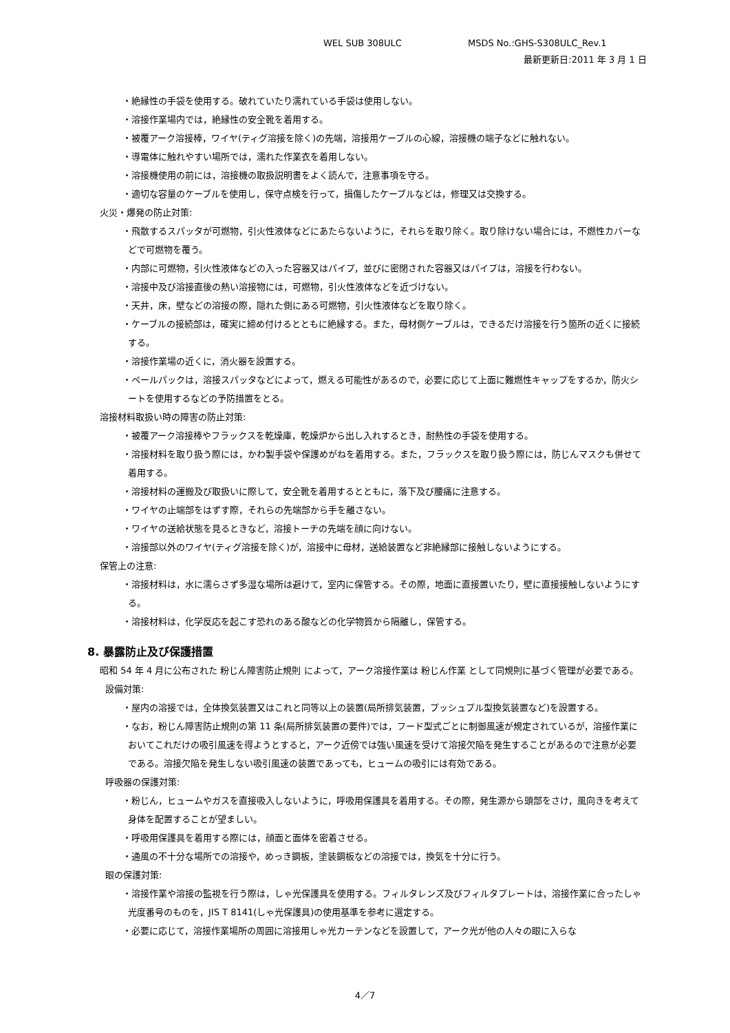WEL SUB 308ULC MSDS No.:GHS-S308ULC_Rev.1
最新更新日:2011 年 3 月 1 日
・絶縁性の手袋を使用する。破れていたり濡れている手袋は使用しない。
・溶接作業場内では，絶縁性の安全靴を着用する。
・被覆アーク溶接棒，ワイヤ(ティグ溶接を除く)の先端，溶接用ケーブルの心線，溶接機の端子などに触れない。
・導電体に触れやすい場所では，濡れた作業衣を着用しない。
・溶接機使用の前には，溶接機の取扱説明書をよく読んで，注意事項を守る。
・適切な容量のケーブルを使用し，保守点検を行って，損傷したケーブルなどは，修理又は交換する。
火災・爆発の防止対策:
・飛散するスパッタが可燃物，引火性液体などにあたらないように，それらを取り除く。取り除けない場合には，不燃性カバーなどで可燃物を覆う。
・内部に可燃物，引火性液体などの入った容器又はパイプ，並びに密閉された容器又はパイプは，溶接を行わない。
・溶接中及び溶接直後の熱い溶接物には，可燃物，引火性液体などを近づけない。
・天井，床，壁などの溶接の際，隠れた側にある可燃物，引火性液体などを取り除く。
・ケーブルの接続部は，確実に締め付けるとともに絶縁する。また，母材側ケーブルは，できるだけ溶接を行う箇所の近くに接続する。
・溶接作業場の近くに，消火器を設置する。
・ペールパックは，溶接スパッタなどによって，燃える可能性があるので，必要に応じて上面に難燃性キャップをするか，防火シートを使用するなどの予防措置をとる。
溶接材料取扱い時の障害の防止対策:
・被覆アーク溶接棒やフラックスを乾燥庫，乾燥炉から出し入れするとき，耐熱性の手袋を使用する。
・溶接材料を取り扱う際には，かわ製手袋や保護めがねを着用する。また，フラックスを取り扱う際には，防じんマスクも併せて着用する。
・溶接材料の運搬及び取扱いに際して，安全靴を着用するとともに，落下及び腰痛に注意する。
・ワイヤの止端部をはずす際，それらの先端部から手を離さない。
・ワイヤの送給状態を見るときなど，溶接トーチの先端を顔に向けない。
・溶接部以外のワイヤ(ティグ溶接を除く)が，溶接中に母材，送給装置など非絶縁部に接触しないようにする。
保管上の注意:
・溶接材料は，水に濡らさず多湿な場所は避けて，室内に保管する。その際，地面に直接置いたり，壁に直接接触しないようにする。
・溶接材料は，化学反応を起こす恐れのある酸などの化学物質から隔離し，保管する。
8. 暴露防止及び保護措置
昭和 54 年 4 月に公布された 粉じん障害防止規則 によって，アーク溶接作業は 粉じん作業 として同規則に基づく管理が必要である。
設備対策:
・屋内の溶接では，全体換気装置又はこれと同等以上の装置(局所排気装置，プッシュプル型換気装置など)を設置する。
・なお，粉じん障害防止規則の第 11 条(局所排気装置の要件)では，フード型式ごとに制御風速が規定されているが，溶接作業においてこれだけの吸引風速を得ようとすると，アーク近傍では強い風速を受けて溶接欠陥を発生することがあるので注意が必要である。溶接欠陥を発生しない吸引風速の装置であっても，ヒュームの吸引には有効である。
呼吸器の保護対策:
・粉じん，ヒュームやガスを直接吸入しないように，呼吸用保護具を着用する。その際，発生源から頭部をさけ，風向きを考えて身体を配置することが望ましい。
・呼吸用保護具を着用する際には，顔面と面体を密着させる。
・通風の不十分な場所での溶接や，めっき鋼板，塗装鋼板などの溶接では，換気を十分に行う。
眼の保護対策:
・溶接作業や溶接の監視を行う際は，しゃ光保護具を使用する。フィルタレンズ及びフィルタプレートは，溶接作業に合ったしゃ光度番号のものを，JIS T 8141(しゃ光保護具)の使用基準を参考に選定する。
・必要に応じて，溶接作業場所の周囲に溶接用しゃ光カーテンなどを設置して，アーク光が他の人々の眼に入らな
4／7